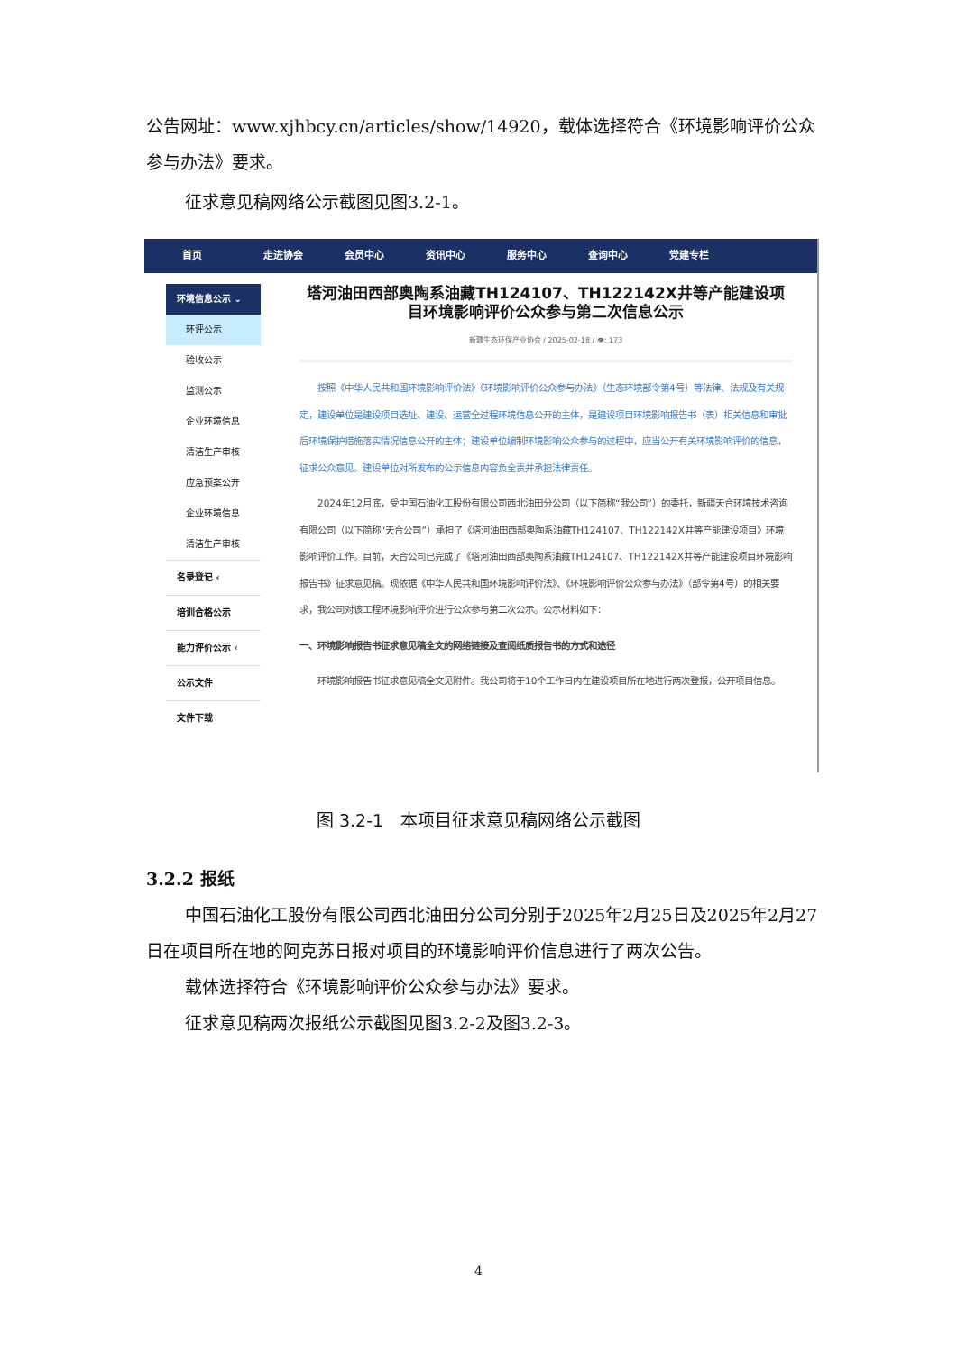公告网址：www.xjhbcy.cn/articles/show/14920，载体选择符合《环境影响评价公众参与办法》要求。
征求意见稿网络公示截图见图3.2-1。
首页 走进协会 会员中心 资讯中心 服务中心 查询中心 党建专栏
环境信息公示 ⌄
环评公示
验收公示
监测公示
企业环境信息
清洁生产审核
应急预案公开
企业环境信息
清洁生产审核
名录登记 ‹
培训合格公示
能力评价公示 ‹
公示文件
文件下载
塔河油田西部奥陶系油藏TH124107、TH122142X井等产能建设项目环境影响评价公众参与第二次信息公示
新疆生态环保产业协会 / 2025-02-18 / 👁: 173
　　按照《中华人民共和国环境影响评价法》《环境影响评价公众参与办法》（生态环境部令第4号）等法律、法规及有关规定，建设单位是建设项目选址、建设、运营全过程环境信息公开的主体，是建设项目环境影响报告书（表）相关信息和审批后环境保护措施落实情况信息公开的主体；建设单位编制环境影响公众参与的过程中，应当公开有关环境影响评价的信息，征求公众意见。建设单位对所发布的公示信息内容负全责并承担法律责任。
　　2024年12月底，受中国石油化工股份有限公司西北油田分公司（以下简称“我公司”）的委托，新疆天合环境技术咨询有限公司（以下简称“天合公司”）承担了《塔河油田西部奥陶系油藏TH124107、TH122142X井等产能建设项目》环境影响评价工作。目前，天合公司已完成了《塔河油田西部奥陶系油藏TH124107、TH122142X井等产能建设项目环境影响报告书》征求意见稿。现依据《中华人民共和国环境影响评价法》、《环境影响评价公众参与办法》（部令第4号）的相关要求，我公司对该工程环境影响评价进行公众参与第二次公示。公示材料如下：
一、环境影响报告书征求意见稿全文的网络链接及查阅纸质报告书的方式和途径
　　环境影响报告书征求意见稿全文见附件。我公司将于10个工作日内在建设项目所在地进行两次登报，公开项目信息。
图 3.2-1　本项目征求意见稿网络公示截图
3.2.2 报纸
中国石油化工股份有限公司西北油田分公司分别于2025年2月25日及2025年2月27日在项目所在地的阿克苏日报对项目的环境影响评价信息进行了两次公告。
载体选择符合《环境影响评价公众参与办法》要求。
征求意见稿两次报纸公示截图见图3.2-2及图3.2-3。
4